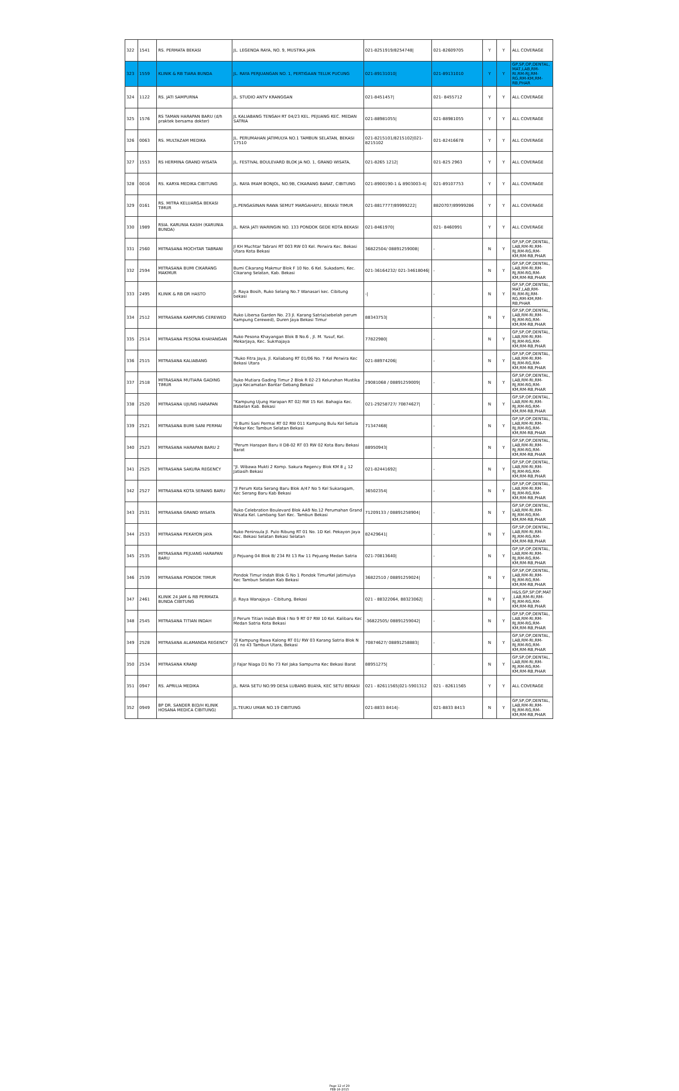| 322 | 1541 | RS. PERMATA BEKASI | JL. LEGENDA RAYA, NO. 9, MUSTIKA JAYA | 021-8251919/8254748/ | 021-82609705 | Y | Y | ALL COVERAGE |
| 323 | 1559 | KLINIK & RB TIARA BUNDA | JL. RAYA PERJUANGAN NO. 1, PERTIGAAN TELUK PUCUNG | 021-89131010/ | 021-89131010 | Y | Y | GP,SP,OP,DENTAL, MAT,LAB,RM-RI,RM-RJ,RM-RG,RM-KM,RM-RB,PHAR |
| 324 | 1122 | RS. JATI SAMPURNA | JL. STUDIO ANTV KRANGGAN | 021-8451457/ | 021- 8455712 | Y | Y | ALL COVERAGE |
| 325 | 1576 | RS TAMAN HARAPAN BARU (d/h praktek bersama dokter) | JL KALIABANG TENGAH RT 04/23 KEL. PEJUANG KEC. MEDAN SATRIA | 021-88981055/ | 021-88981055 | Y | Y | ALL COVERAGE |
| 326 | 0063 | RS. MULTAZAM MEDIKA | JL. PERUMAHAN JATIMULYA NO.1 TAMBUN SELATAN, BEKASI 17510 | 021-8215101/8215102/021-8215102 | 021-82416678 | Y | Y | ALL COVERAGE |
| 327 | 1553 | RS HERMINA GRAND WISATA | JL. FESTIVAL BOULEVARD BLOK JA NO. 1, GRAND WISATA, | 021-8265 1212/ | 021-825 2963 | Y | Y | ALL COVERAGE |
| 328 | 0016 | RS. KARYA MEDIKA CIBITUNG | JL. RAYA IMAM BONJOL, NO.9B, CIKARANG BARAT, CIBITUNG | 021-8900190-1 & 8903003-4/ | 021-89107753 | Y | Y | ALL COVERAGE |
| 329 | 0161 | RS. MITRA KELUARGA BEKASI TIMUR | JL.PENGASINAN RAWA SEMUT MARGAHAYU, BEKASI TIMUR | 021-8817777/89999222/ | 8820707/89999286 | Y | Y | ALL COVERAGE |
| 330 | 1989 | RSIA. KARUNIA KASIH (KARUNIA BUNDA) | JL. RAYA JATI WARINGIN NO. 133 PONDOK GEDE KOTA BEKASI | 021-8461970/ | 021- 8460991 | Y | Y | ALL COVERAGE |
| 331 | 2560 | MITRASANA MOCHTAR TABRANI | Jl KH Muchtar Tabrani RT 003 RW 03 Kel. Perwira Kec. Bekasi Utara Kota Bekasi | 36822504/ 08891259008/ | - | N | Y | GP,SP,OP,DENTAL, LAB,RM-RI,RM-RJ,RM-RG,RM-KM,RM-RB,PHAR |
| 332 | 2594 | MITRASANA BUMI CIKARANG MAKMUR | Bumi Cikarang Makmur Blok F 10 No. 6 Kel. Sukadami, Kec. Cikarang Selatan, Kab. Bekasi | 021-36164232/ 021-34618046/ | - | N | Y | GP,SP,OP,DENTAL, LAB,RM-RI,RM-RJ,RM-RG,RM-KM,RM-RB,PHAR |
| 333 | 2495 | KLINIK & RB DR HASTO | Jl. Raya Bosih, Ruko Selang No.7 Wanasari kec. Cibitung bekasi | -/ | - | N | Y | GP,SP,OP,DENTAL, MAT,LAB,RM-RI,RM-RJ,RM-RG,RM-KM,RM-RB,PHAR |
| 334 | 2512 | MITRASANA KAMPUNG CEREWED | Ruko Libersa Garden No. 23 Jl. Karang Satria(sebelah perum Kampung Cerewed), Duren Jaya Bekasi Timur | 88343753/ | - | N | Y | GP,SP,OP,DENTAL, LAB,RM-RI,RM-RJ,RM-RG,RM-KM,RM-RB,PHAR |
| 335 | 2514 | MITRASANA PESONA KHAYANGAN | Ruko Pesona Khayangan Blok B No.6 , Jl. M. Yusuf, Kel. Mekarjaya, Kec. Sukmajaya | 77822980/ | - | N | Y | GP,SP,OP,DENTAL, LAB,RM-RI,RM-RJ,RM-RG,RM-KM,RM-RB,PHAR |
| 336 | 2515 | MITRASANA KALIABANG | "Ruko Fitra Jaya, Jl. Kaliabang RT 01/06 No. 7 Kel Perwira Kec Bekasi Utara | 021-88974206/ | - | N | Y | GP,SP,OP,DENTAL, LAB,RM-RI,RM-RJ,RM-RG,RM-KM,RM-RB,PHAR |
| 337 | 2518 | MITRASANA MUTIARA GADING TIMUR | Ruko Mutiara Gading Timur 2 Blok R 02-23 Kelurahan Mustika Jaya Kecamatan Bantar Gebang Bekasi | 29081068 / 08891259009/ | - | N | Y | GP,SP,OP,DENTAL, LAB,RM-RI,RM-RJ,RM-RG,RM-KM,RM-RB,PHAR |
| 338 | 2520 | MITRASANA UJUNG HARAPAN | "Kampung Ujung Harapan RT 02/ RW 15 Kel. Bahagia Kec. Babelan Kab. Bekasi | 021-29258727/ 70874627/ | - | N | Y | GP,SP,OP,DENTAL, LAB,RM-RI,RM-RJ,RM-RG,RM-KM,RM-RB,PHAR |
| 339 | 2521 | MITRASANA BUMI SANI PERMAI | "Jl Bumi Sani Permai RT 02 RW 011 Kampung Bulu Kel Setuia Mekar Kec Tambun Selatan Bekasi | 71347468/ | - | N | Y | GP,SP,OP,DENTAL, LAB,RM-RI,RM-RJ,RM-RG,RM-KM,RM-RB,PHAR |
| 340 | 2523 | MITRASANA HARAPAN BARU 2 | "Perum Harapan Baru II D8-02 RT 03 RW 02 Kota Baru Bekasi Barat | 88950943/ | - | N | Y | GP,SP,OP,DENTAL, LAB,RM-RI,RM-RJ,RM-RG,RM-KM,RM-RB,PHAR |
| 341 | 2525 | MITRASANA SAKURA REGENCY | "Jl. Wibawa Mukti 2 Komp. Sakura Regency Blok KM 8 ¿ 12 Jatiasih Bekasi | 021-82441692/ | - | N | Y | GP,SP,OP,DENTAL, LAB,RM-RI,RM-RJ,RM-RG,RM-KM,RM-RB,PHAR |
| 342 | 2527 | MITRASANA KOTA SERANG BARU | "Jl Perum Kota Serang Baru Blok A/47 No 5 Kel Sukaragam, Kec Serang Baru Kab Bekasi | 36502354/ | - | N | Y | GP,SP,OP,DENTAL, LAB,RM-RI,RM-RJ,RM-RG,RM-KM,RM-RB,PHAR |
| 343 | 2531 | MITRASANA GRAND WISATA | Ruko Celebration Boulevard Blok AA9 No.12 Perumahan Grand Wisata Kel. Lambang Sari Kec. Tambun Bekasi | 71209133 / 08891258904/ | - | N | Y | GP,SP,OP,DENTAL, LAB,RM-RI,RM-RJ,RM-RG,RM-KM,RM-RB,PHAR |
| 344 | 2533 | MITRASANA PEKAYON JAYA | Ruko Peninsula Jl. Pulo Ribung RT 01 No. 1D Kel. Pekayon Jaya Kec. Bekasi Selatan Bekasi Selatan | 82429641/ | - | N | Y | GP,SP,OP,DENTAL, LAB,RM-RI,RM-RJ,RM-RG,RM-KM,RM-RB,PHAR |
| 345 | 2535 | MITRASANA PEJUANG HARAPAN BARU | Jl Pejuang 04 Blok B/ 234 Rt 13 Rw 11 Pejuang Medan Satria | 021-70813640/ | - | N | Y | GP,SP,OP,DENTAL, LAB,RM-RI,RM-RJ,RM-RG,RM-KM,RM-RB,PHAR |
| 346 | 2539 | MITRASANA PONDOK TIMUR | Pondok Timur Indah Blok G No 1 Pondok TimurKel Jatimulya Kec Tambun Selatan Kab Bekasi | 36822510 / 08891259024/ | - | N | Y | GP,SP,OP,DENTAL, LAB,RM-RI,RM-RJ,RM-RG,RM-KM,RM-RB,PHAR |
| 347 | 2461 | KLINIK 24 JAM & RB PERMATA BUNDA CIBITUNG | Jl. Raya Wanajaya - Cibitung, Bekasi | 021 - 88322064, 88323062/ | - | N | Y | H&S,GP,SP,OP,MAT ,LAB,RM-RI,RM-RJ,RM-RG,RM-KM,RM-RB,PHAR |
| 348 | 2545 | MITRASANA TITIAN INDAH | Jl Perum Titian Indah Blok I No 9 RT 07 RW 10 Kel. Kalibaru Kec Medan Satria Kota Bekasi | -36822505/ 08891259042/ | - | N | Y | GP,SP,OP,DENTAL, LAB,RM-RI,RM-RJ,RM-RG,RM-KM,RM-RB,PHAR |
| 349 | 2528 | MITRASANA ALAMANDA REGENCY | "Jl Kampung Rawa Kalong RT 01/ RW 03 Karang Satria Blok N 01 no 43 Tambun Utara, Bekasi | 70874627/ 08891258883/ | - | N | Y | GP,SP,OP,DENTAL, LAB,RM-RI,RM-RJ,RM-RG,RM-KM,RM-RB,PHAR |
| 350 | 2534 | MITRASANA KRANJI | Jl Fajar Niaga D1 No 73 Kel Jaka Sampurna Kec Bekasi Barat | 88951275/ | - | N | Y | GP,SP,OP,DENTAL, LAB,RM-RI,RM-RJ,RM-RG,RM-KM,RM-RB,PHAR |
| 351 | 0947 | RS. APRILIA MEDIKA | JL. RAYA SETU NO.99 DESA LUBANG BUAYA, KEC SETU BEKASI | 021 - 82611565/021-5901312 | 021 - 82611565 | Y | Y | ALL COVERAGE |
| 352 | 0949 | BP DR. SANDER B(D/H KLINIK HOSANA MEDICA CIBITUNG) | JL.TEUKU UMAR NO.19 CIBITUNG | 021-8833 8414/- | 021-8833 8413 | N | Y | GP,SP,OP,DENTAL, LAB,RM-RI,RM-RJ,RM-RG,RM-KM,RM-RB,PHAR |
Page 12 of 29
FEB-16-2015